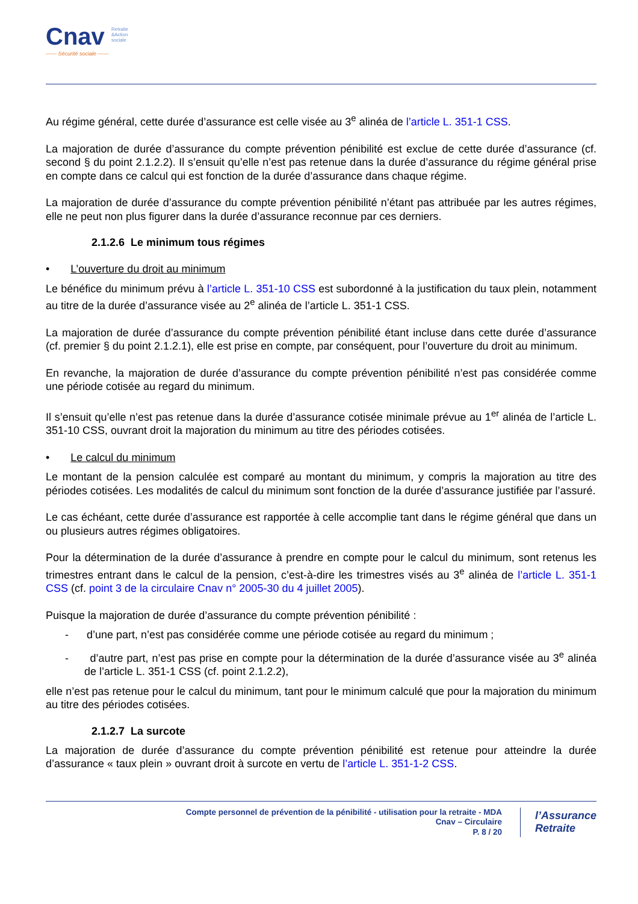Cnav Retraite
&Action
sociale
—— Sécurité sociale ——
Au régime général, cette durée d’assurance est celle visée au 3<sup>e</sup> alinéa de l’article L. 351-1 CSS.
La majoration de durée d’assurance du compte prévention pénibilité est exclue de cette durée d’assurance (cf. second § du point 2.1.2.2). Il s’ensuit qu’elle n’est pas retenue dans la durée d’assurance du régime général prise en compte dans ce calcul qui est fonction de la durée d’assurance dans chaque régime.
La majoration de durée d’assurance du compte prévention pénibilité n’étant pas attribuée par les autres régimes, elle ne peut non plus figurer dans la durée d’assurance reconnue par ces derniers.
2.1.2.6 Le minimum tous régimes
• L’ouverture du droit au minimum
Le bénéfice du minimum prévu à l’article L. 351-10 CSS est subordonné à la justification du taux plein, notamment au titre de la durée d’assurance visée au 2<sup>e</sup> alinéa de l’article L. 351-1 CSS.
La majoration de durée d’assurance du compte prévention pénibilité étant incluse dans cette durée d’assurance (cf. premier § du point 2.1.2.1), elle est prise en compte, par conséquent, pour l’ouverture du droit au minimum.
En revanche, la majoration de durée d’assurance du compte prévention pénibilité n’est pas considérée comme une période cotisée au regard du minimum.
Il s’ensuit qu’elle n’est pas retenue dans la durée d’assurance cotisée minimale prévue au 1<sup>er</sup> alinéa de l’article L. 351-10 CSS, ouvrant droit la majoration du minimum au titre des périodes cotisées.
• Le calcul du minimum
Le montant de la pension calculée est comparé au montant du minimum, y compris la majoration au titre des périodes cotisées. Les modalités de calcul du minimum sont fonction de la durée d’assurance justifiée par l’assuré.
Le cas échéant, cette durée d’assurance est rapportée à celle accomplie tant dans le régime général que dans un ou plusieurs autres régimes obligatoires.
Pour la détermination de la durée d’assurance à prendre en compte pour le calcul du minimum, sont retenus les trimestres entrant dans le calcul de la pension, c’est-à-dire les trimestres visés au 3<sup>e</sup> alinéa de l’article L. 351-1 CSS (cf. point 3 de la circulaire Cnav n° 2005-30 du 4 juillet 2005).
Puisque la majoration de durée d’assurance du compte prévention pénibilité :
- d’une part, n’est pas considérée comme une période cotisée au regard du minimum ;
- d’autre part, n’est pas prise en compte pour la détermination de la durée d’assurance visée au 3<sup>e</sup> alinéa de l’article L. 351-1 CSS (cf. point 2.1.2.2),
elle n’est pas retenue pour le calcul du minimum, tant pour le minimum calculé que pour la majoration du minimum au titre des périodes cotisées.
2.1.2.7 La surcote
La majoration de durée d’assurance du compte prévention pénibilité est retenue pour atteindre la durée d’assurance « taux plein » ouvrant droit à surcote en vertu de l’article L. 351-1-2 CSS.
Compte personnel de prévention de la pénibilité - utilisation pour la retraite - MDA
Cnav – Circulaire
P. 8 / 20
l’Assurance
Retraite